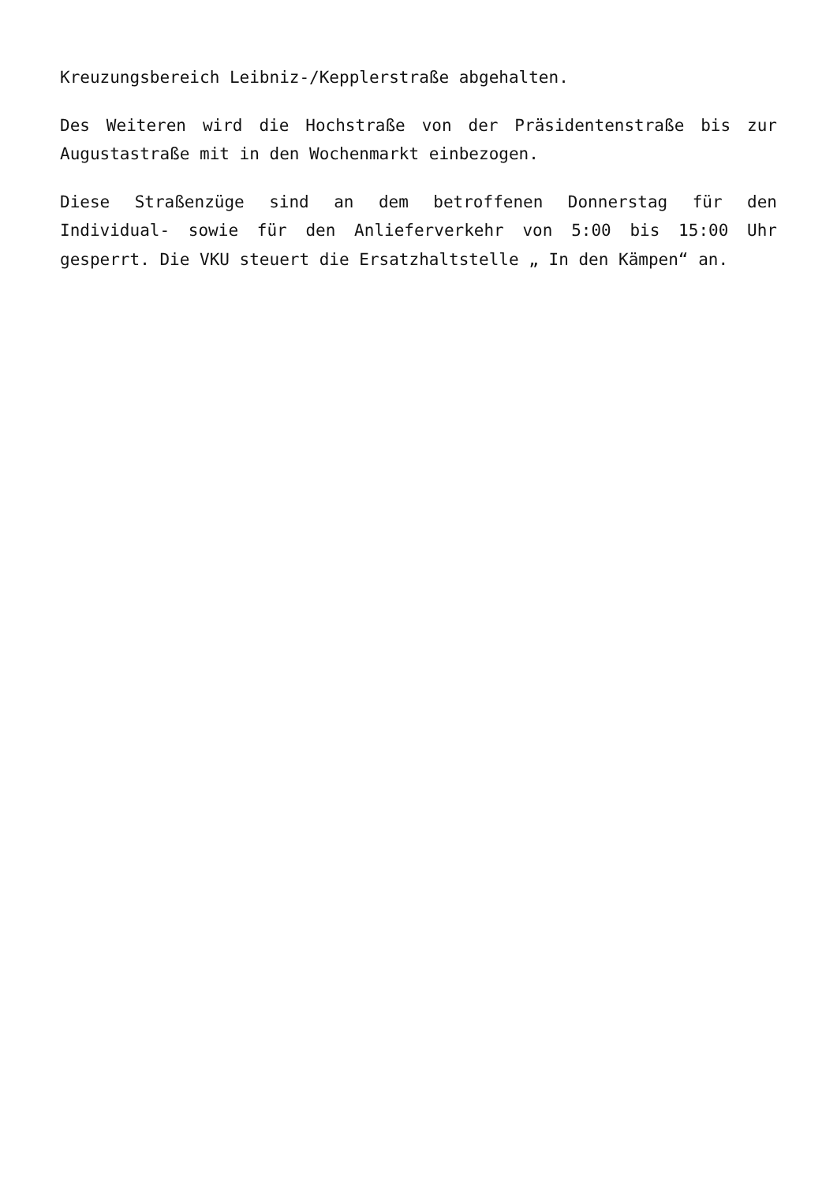Kreuzungsbereich Leibniz-/Kepplerstraße abgehalten.
Des Weiteren wird die Hochstraße von der Präsidentenstraße bis zur Augustastraße mit in den Wochenmarkt einbezogen.
Diese Straßenzüge sind an dem betroffenen Donnerstag für den Individual- sowie für den Anlieferverkehr von 5:00 bis 15:00 Uhr gesperrt. Die VKU steuert die Ersatzhaltstelle „ In den Kämpen“ an.